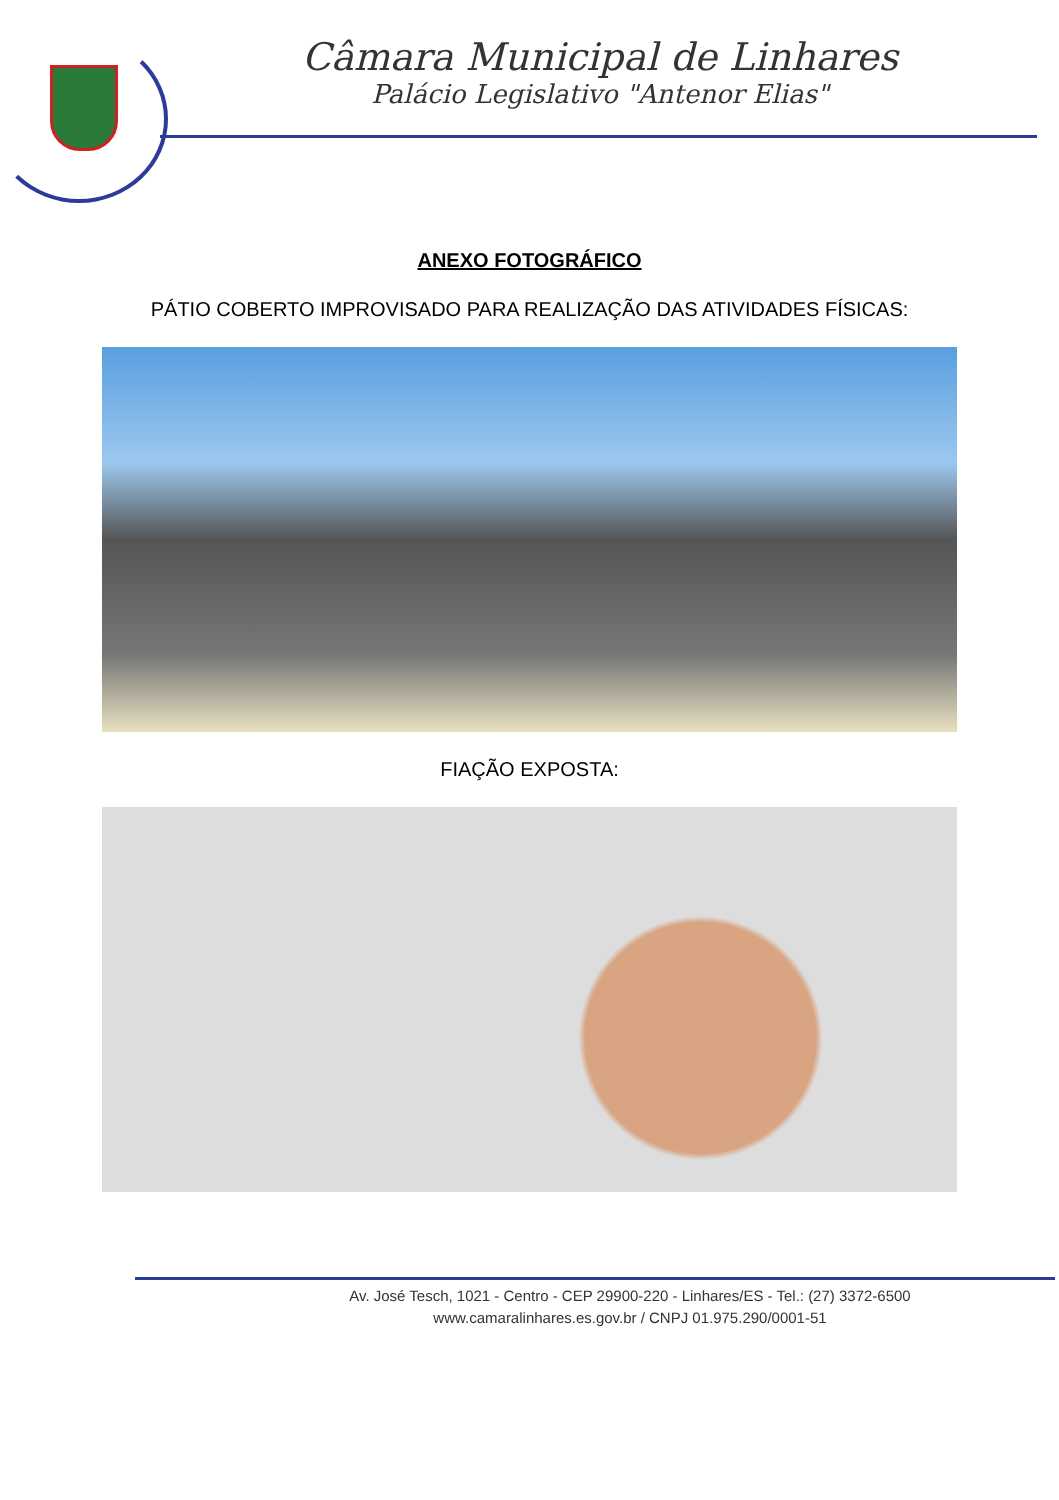Câmara Municipal de Linhares
Palácio Legislativo "Antenor Elias"
ANEXO FOTOGRÁFICO
PÁTIO COBERTO IMPROVISADO PARA REALIZAÇÃO DAS ATIVIDADES FÍSICAS:
FIAÇÃO EXPOSTA:
Av. José Tesch, 1021 - Centro - CEP 29900-220 - Linhares/ES - Tel.: (27) 3372-6500
www.camaralinhares.es.gov.br / CNPJ 01.975.290/0001-51